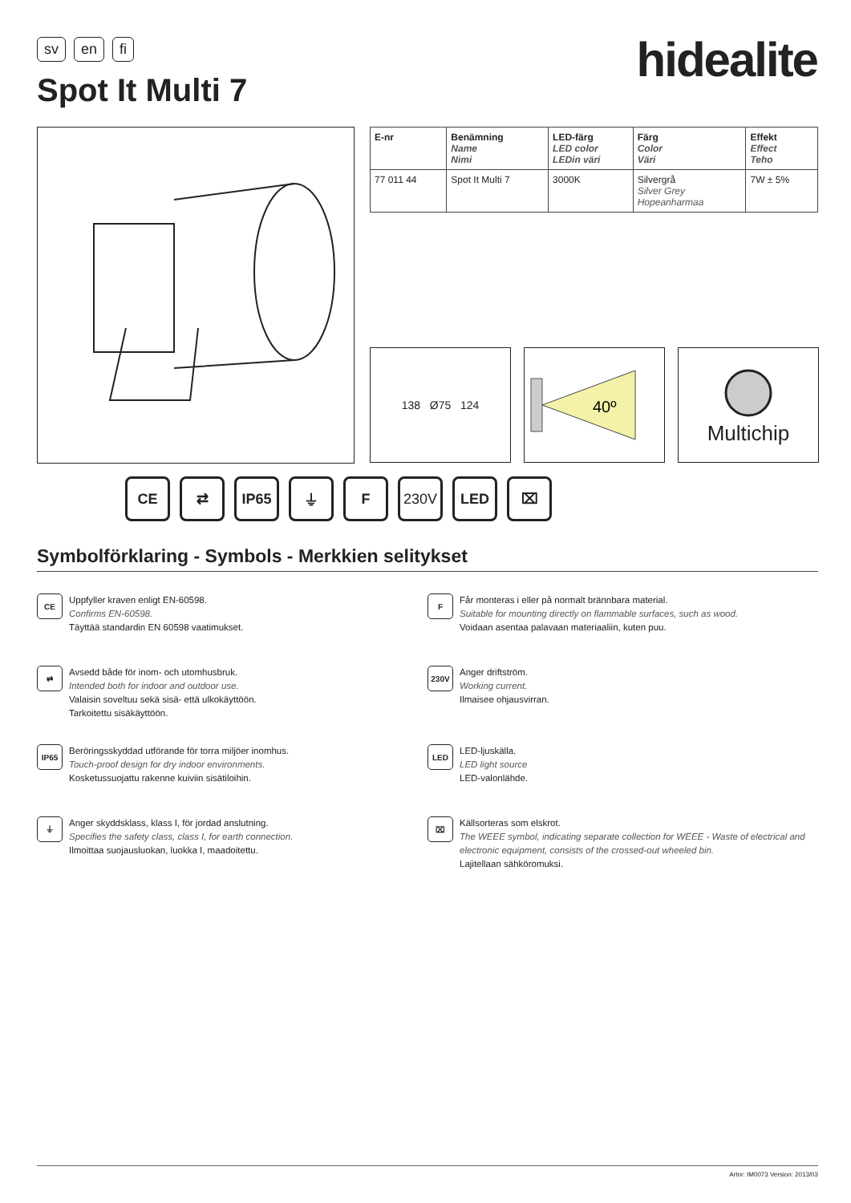sv en fi hidealite
Spot It Multi 7
| E-nr | Benämning Name Nimi | LED-färg LED color LEDin väri | Färg Color Väri | Effekt Effect Teho |
| --- | --- | --- | --- | --- |
| 77 011 44 | Spot It Multi 7 | 3000K | Silvergrå Silver Grey Hopeanharmaa | 7W ± 5% |
138 Ø75 124
40º
Multichip
CE ⇄ IP65 ⏚ F 230V LED ⌧
Symbolförklaring - Symbols - Merkkien selitykset
CE
Uppfyller kraven enligt EN-60598.
Confirms EN-60598.
Täyttää standardin EN 60598 vaatimukset.
F
Får monteras i eller på normalt brännbara material.
Suitable for mounting directly on flammable surfaces, such as wood.
Voidaan asentaa palavaan materiaaliin, kuten puu.
⇄
Avsedd både för inom- och utomhusbruk.
Intended both for indoor and outdoor use.
Valaisin soveltuu sekä sisä- että ulkokäyttöön.
Tarkoitettu sisäkäyttöön.
230V
Anger driftström.
Working current.
Ilmaisee ohjausvirran.
IP65
Beröringsskyddad utförande för torra miljöer inomhus.
Touch-proof design for dry indoor environments.
Kosketussuojattu rakenne kuiviin sisätiloihin.
LED
LED-ljuskälla.
LED light source
LED-valonlähde.
⏚
Anger skyddsklass, klass I, för jordad anslutning.
Specifies the safety class, class I, for earth connection.
Ilmoittaa suojausluokan, luokka I, maadoitettu.
⌧
Källsorteras som elskrot.
The WEEE symbol, indicating separate collection for WEEE - Waste of electrical and electronic equipment, consists of the crossed-out wheeled bin.
Lajitellaan sähköromuksi.
Artnr: IM0073 Version: 2013/03